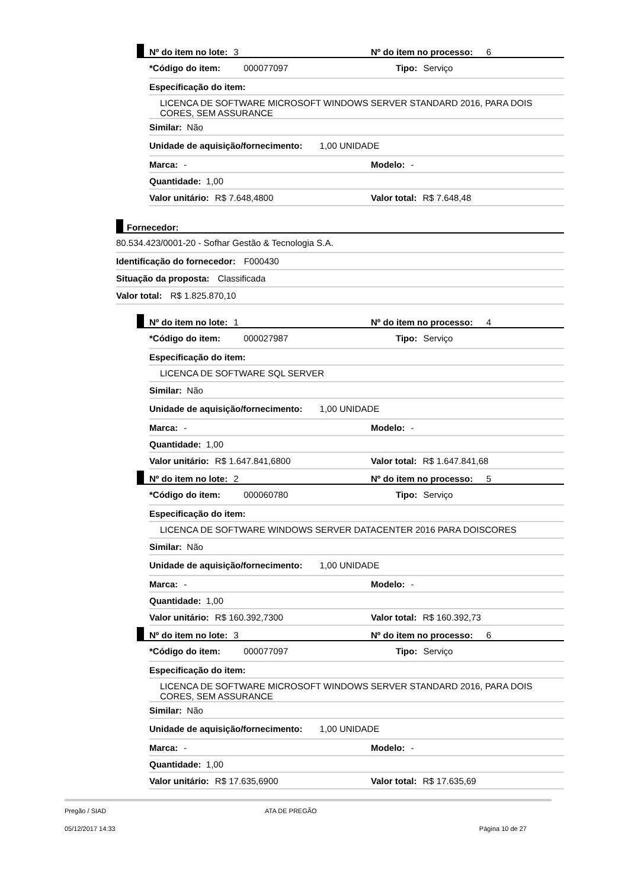Nº do item no lote: 3
Nº do item no processo: 6
*Código do item: 000077097 Tipo: Serviço
Especificação do item:
LICENCA DE SOFTWARE MICROSOFT WINDOWS SERVER STANDARD 2016, PARA DOIS CORES, SEM ASSURANCE
Similar: Não
Unidade de aquisição/fornecimento: 1,00 UNIDADE
Marca: - Modelo: -
Quantidade: 1,00
Valor unitário: R$ 7.648,4800 Valor total: R$ 7.648,48
Fornecedor:
80.534.423/0001-20 - Sofhar Gestão & Tecnologia S.A.
Identificação do fornecedor: F000430
Situação da proposta: Classificada
Valor total: R$ 1.825.870,10
Nº do item no lote: 1
Nº do item no processo: 4
*Código do item: 000027987 Tipo: Serviço
Especificação do item:
LICENCA DE SOFTWARE SQL SERVER
Similar: Não
Unidade de aquisição/fornecimento: 1,00 UNIDADE
Marca: - Modelo: -
Quantidade: 1,00
Valor unitário: R$ 1.647.841,6800 Valor total: R$ 1.647.841,68
Nº do item no lote: 2
Nº do item no processo: 5
*Código do item: 000060780 Tipo: Serviço
Especificação do item:
LICENCA DE SOFTWARE WINDOWS SERVER DATACENTER 2016 PARA DOISCORES
Similar: Não
Unidade de aquisição/fornecimento: 1,00 UNIDADE
Marca: - Modelo: -
Quantidade: 1,00
Valor unitário: R$ 160.392,7300 Valor total: R$ 160.392,73
Nº do item no lote: 3
Nº do item no processo: 6
*Código do item: 000077097 Tipo: Serviço
Especificação do item:
LICENCA DE SOFTWARE MICROSOFT WINDOWS SERVER STANDARD 2016, PARA DOIS CORES, SEM ASSURANCE
Similar: Não
Unidade de aquisição/fornecimento: 1,00 UNIDADE
Marca: - Modelo: -
Quantidade: 1,00
Valor unitário: R$ 17.635,6900 Valor total: R$ 17.635,69
Pregão / SIAD ATA DE PREGÃO
05/12/2017 14:33 Página 10 de 27